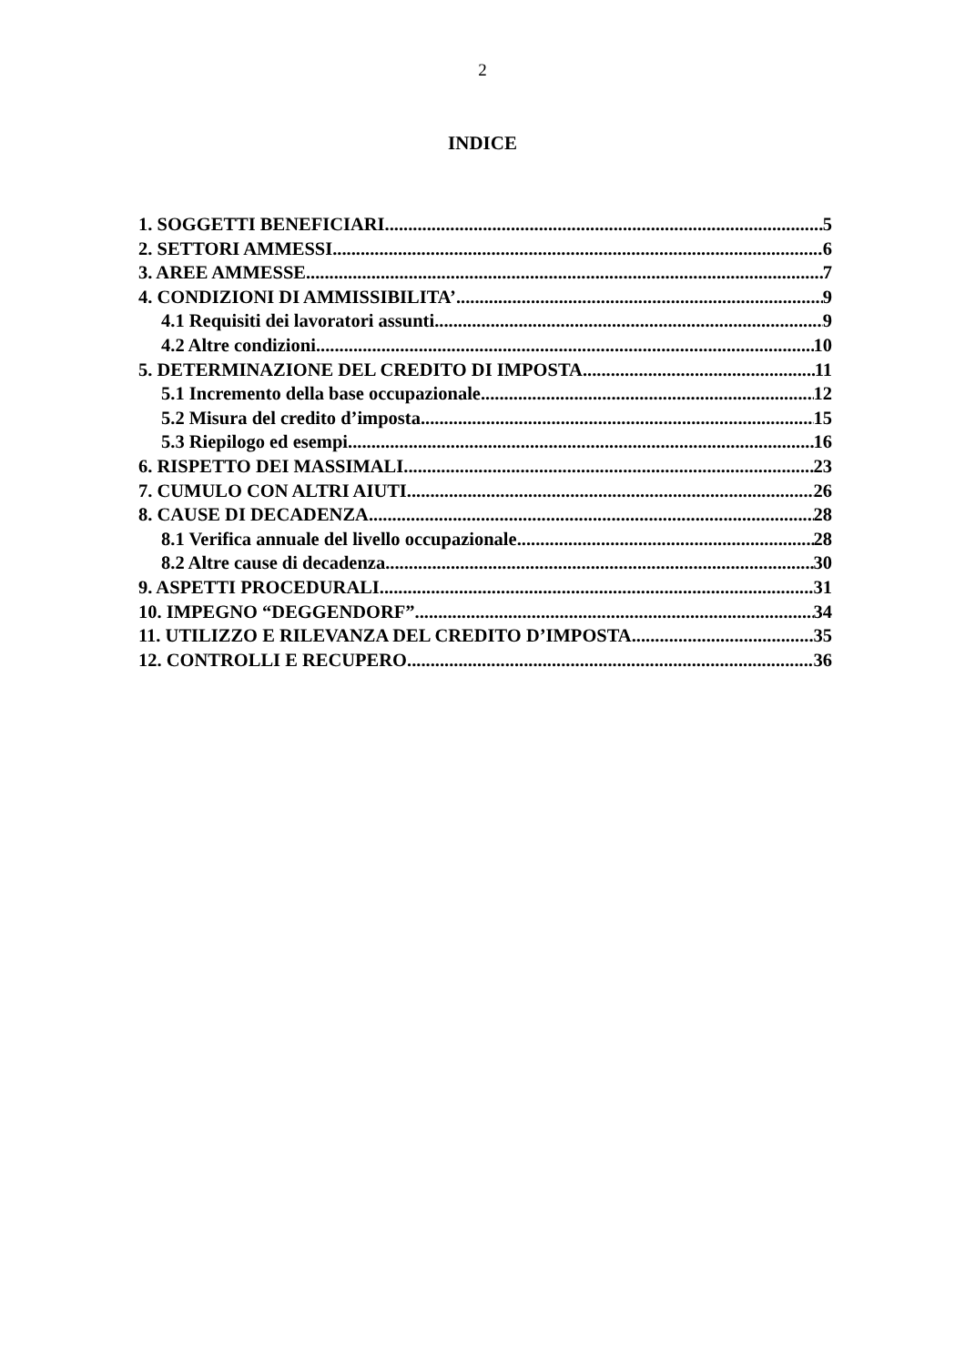2
INDICE
1. SOGGETTI BENEFICIARI 5
2. SETTORI AMMESSI 6
3. AREE AMMESSE 7
4. CONDIZIONI DI AMMISSIBILITA’ 9
4.1 Requisiti dei lavoratori assunti 9
4.2 Altre condizioni 10
5. DETERMINAZIONE DEL CREDITO DI IMPOSTA 11
5.1 Incremento della base occupazionale 12
5.2 Misura del credito d’imposta 15
5.3 Riepilogo ed esempi 16
6. RISPETTO DEI MASSIMALI 23
7. CUMULO CON ALTRI AIUTI 26
8. CAUSE DI DECADENZA 28
8.1 Verifica annuale del livello occupazionale 28
8.2 Altre cause di decadenza 30
9. ASPETTI PROCEDURALI 31
10. IMPEGNO “DEGGENDORF” 34
11. UTILIZZO E RILEVANZA DEL CREDITO D’IMPOSTA 35
12. CONTROLLI E RECUPERO 36